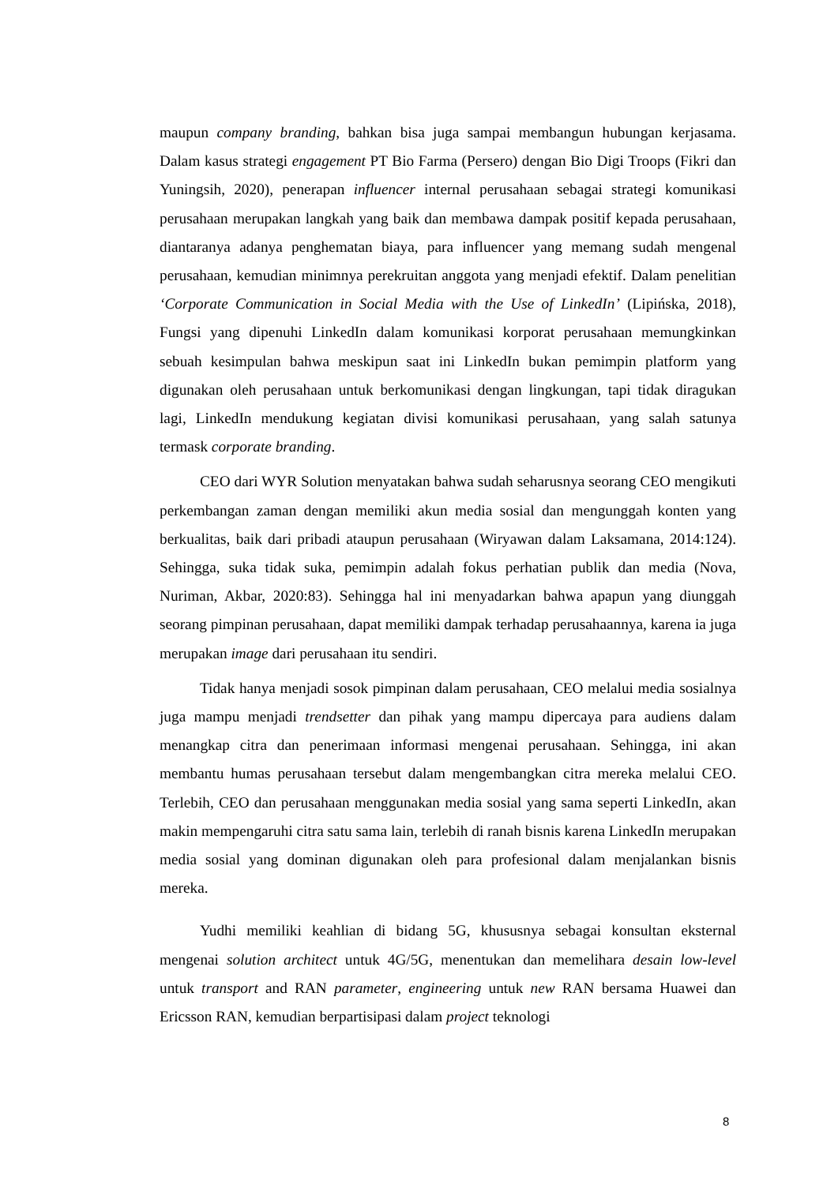maupun company branding, bahkan bisa juga sampai membangun hubungan kerjasama. Dalam kasus strategi engagement PT Bio Farma (Persero) dengan Bio Digi Troops (Fikri dan Yuningsih, 2020), penerapan influencer internal perusahaan sebagai strategi komunikasi perusahaan merupakan langkah yang baik dan membawa dampak positif kepada perusahaan, diantaranya adanya penghematan biaya, para influencer yang memang sudah mengenal perusahaan, kemudian minimnya perekruitan anggota yang menjadi efektif. Dalam penelitian ‘Corporate Communication in Social Media with the Use of LinkedIn’ (Lipińska, 2018), Fungsi yang dipenuhi LinkedIn dalam komunikasi korporat perusahaan memungkinkan sebuah kesimpulan bahwa meskipun saat ini LinkedIn bukan pemimpin platform yang digunakan oleh perusahaan untuk berkomunikasi dengan lingkungan, tapi tidak diragukan lagi, LinkedIn mendukung kegiatan divisi komunikasi perusahaan, yang salah satunya termask corporate branding.
CEO dari WYR Solution menyatakan bahwa sudah seharusnya seorang CEO mengikuti perkembangan zaman dengan memiliki akun media sosial dan mengunggah konten yang berkualitas, baik dari pribadi ataupun perusahaan (Wiryawan dalam Laksamana, 2014:124). Sehingga, suka tidak suka, pemimpin adalah fokus perhatian publik dan media (Nova, Nuriman, Akbar, 2020:83). Sehingga hal ini menyadarkan bahwa apapun yang diunggah seorang pimpinan perusahaan, dapat memiliki dampak terhadap perusahaannya, karena ia juga merupakan image dari perusahaan itu sendiri.
Tidak hanya menjadi sosok pimpinan dalam perusahaan, CEO melalui media sosialnya juga mampu menjadi trendsetter dan pihak yang mampu dipercaya para audiens dalam menangkap citra dan penerimaan informasi mengenai perusahaan. Sehingga, ini akan membantu humas perusahaan tersebut dalam mengembangkan citra mereka melalui CEO. Terlebih, CEO dan perusahaan menggunakan media sosial yang sama seperti LinkedIn, akan makin mempengaruhi citra satu sama lain, terlebih di ranah bisnis karena LinkedIn merupakan media sosial yang dominan digunakan oleh para profesional dalam menjalankan bisnis mereka.
Yudhi memiliki keahlian di bidang 5G, khususnya sebagai konsultan eksternal mengenai solution architect untuk 4G/5G, menentukan dan memelihara desain low-level untuk transport and RAN parameter, engineering untuk new RAN bersama Huawei dan Ericsson RAN, kemudian berpartisipasi dalam project teknologi
8